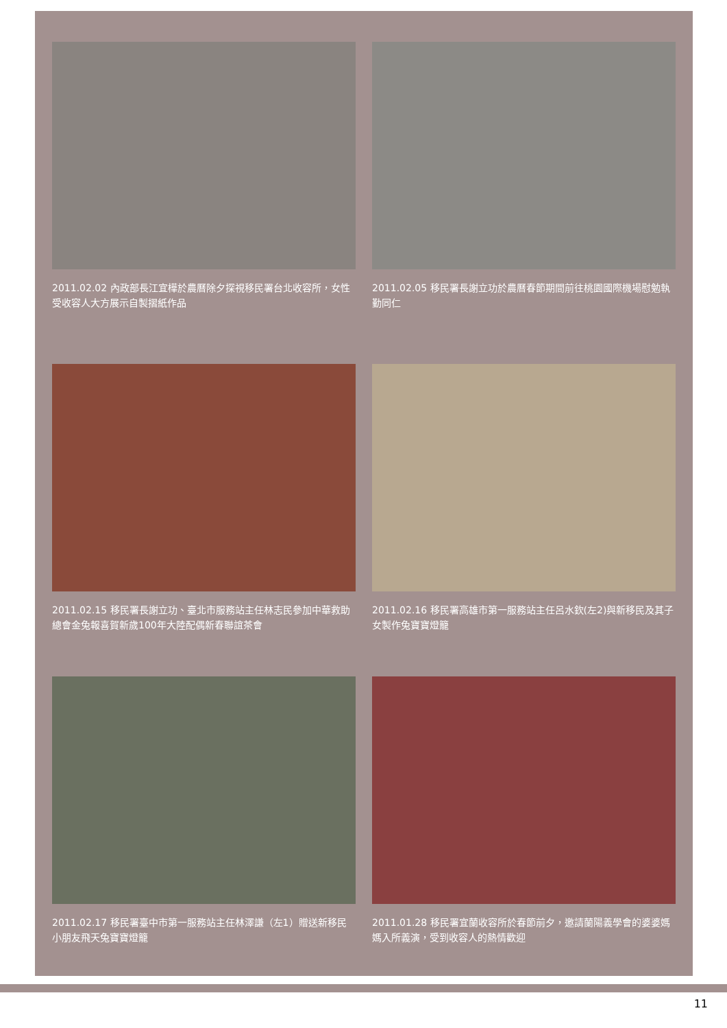2011.02.02 內政部長江宜樺於農曆除夕探視移民署台北收容所，女性受收容人大方展示自製摺紙作品
2011.02.05 移民署長謝立功於農曆春節期間前往桃園國際機場慰勉執勤同仁
2011.02.15 移民署長謝立功、臺北市服務站主任林志民參加中華救助總會金兔報喜賀新歲100年大陸配偶新春聯誼茶會
2011.02.16 移民署高雄市第一服務站主任呂水欽(左2)與新移民及其子女製作兔寶寶燈籠
2011.02.17 移民署臺中市第一服務站主任林澤謙（左1）贈送新移民小朋友飛天兔寶寶燈籠
2011.01.28 移民署宜蘭收容所於春節前夕，邀請蘭陽義學會的婆婆媽媽入所義演，受到收容人的熱情歡迎
11